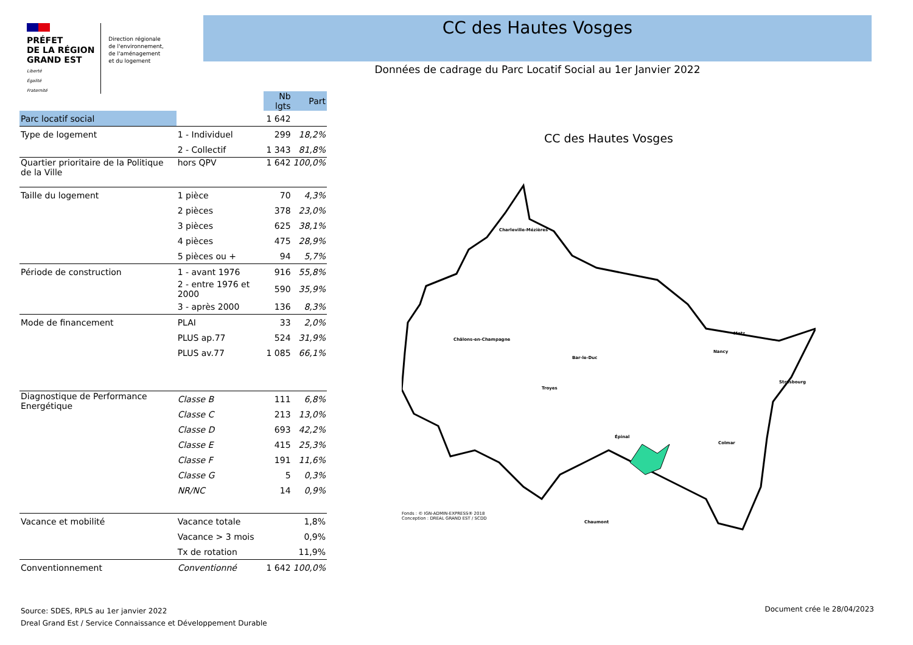PRÉFET
DE LA RÉGION
GRAND EST
Liberté
Égalité
Fraternité
Direction régionale
de l'environnement,
de l'aménagement
et du logement
CC des Hautes Vosges
Données de cadrage du Parc Locatif Social au 1er Janvier 2022
| | | Nb lgts | Part |
| --- | --- | --- | --- |
| Parc locatif social | | 1 642 | |
| Type de logement | 1 - Individuel | 299 | 18,2% |
| | 2 - Collectif | 1 343 | 81,8% |
| Quartier prioritaire de la Politique de la Ville | hors QPV | 1 642 | 100,0% |
| Taille du logement | 1 pièce | 70 | 4,3% |
| | 2 pièces | 378 | 23,0% |
| | 3 pièces | 625 | 38,1% |
| | 4 pièces | 475 | 28,9% |
| | 5 pièces ou + | 94 | 5,7% |
| Période de construction | 1 - avant 1976 | 916 | 55,8% |
| | 2 - entre 1976 et 2000 | 590 | 35,9% |
| | 3 - après 2000 | 136 | 8,3% |
| Mode de financement | PLAI | 33 | 2,0% |
| | PLUS ap.77 | 524 | 31,9% |
| | PLUS av.77 | 1 085 | 66,1% |
| Diagnostique de Performance Energétique | Classe B | 111 | 6,8% |
| | Classe C | 213 | 13,0% |
| | Classe D | 693 | 42,2% |
| | Classe E | 415 | 25,3% |
| | Classe F | 191 | 11,6% |
| | Classe G | 5 | 0,3% |
| | NR/NC | 14 | 0,9% |
| Vacance et mobilité | Vacance totale | | 1,8% |
| | Vacance > 3 mois | | 0,9% |
| | Tx de rotation | | 11,9% |
| Conventionnement | Conventionné | 1 642 | 100,0% |
CC des Hautes Vosges
Charleville-Mézières
Châlons-en-Champagne
Bar-le-Duc
Troyes
Chaumont
Épinal
Nancy
Metz
Strasbourg
Colmar
Fonds : © IGN-ADMIN-EXPRESS® 2018
Conception : DREAL GRAND EST / SCDD
Source: SDES, RPLS au 1er janvier 2022
Dreal Grand Est / Service Connaissance et Développement Durable
Document crée le 28/04/2023